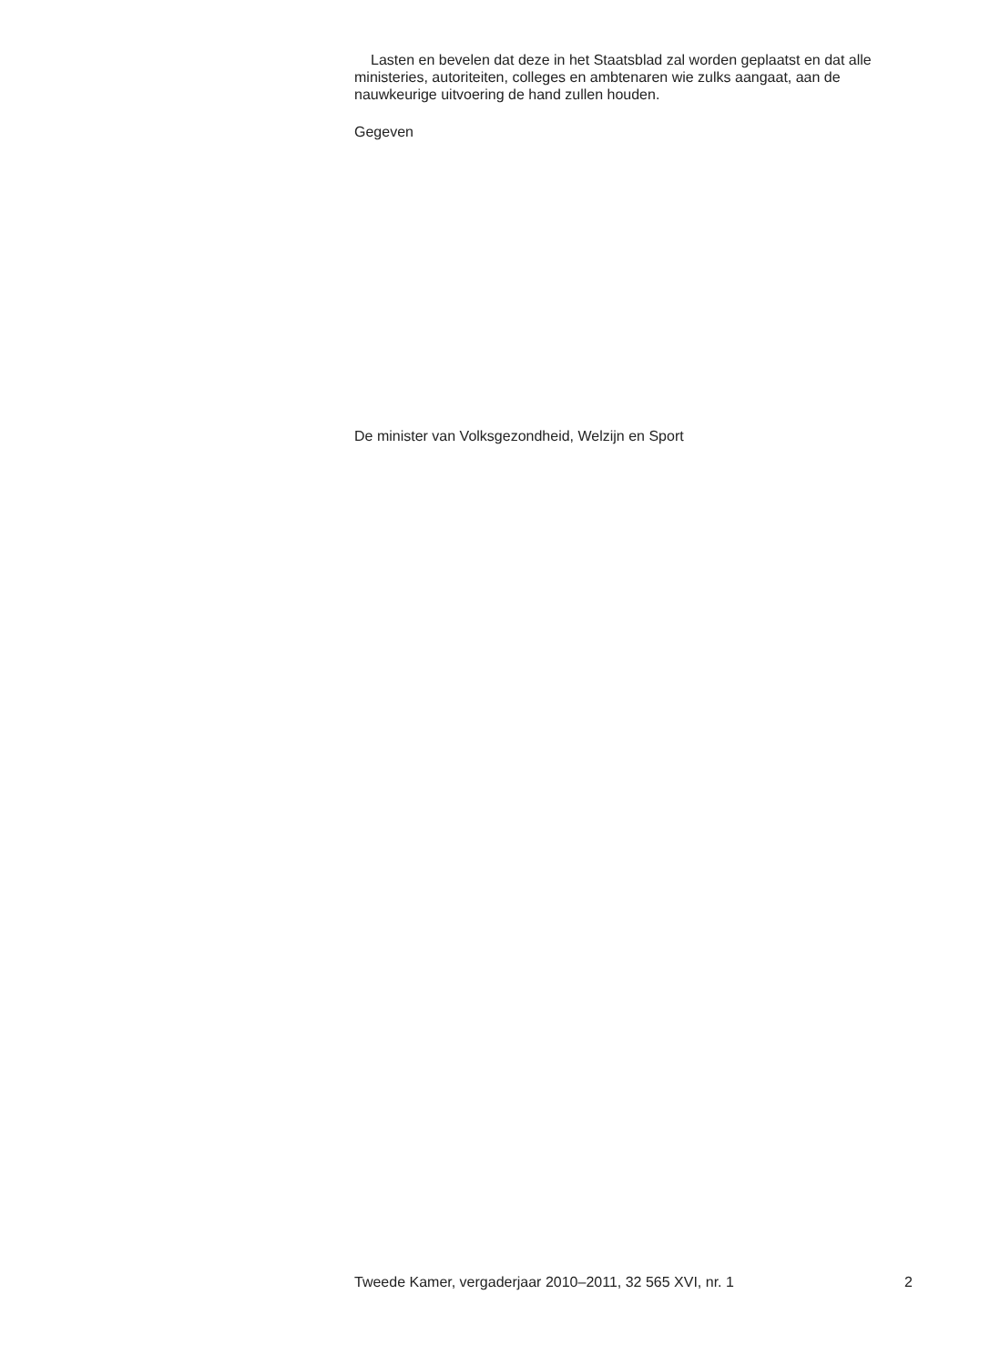Lasten en bevelen dat deze in het Staatsblad zal worden geplaatst en dat alle ministeries, autoriteiten, colleges en ambtenaren wie zulks aangaat, aan de nauwkeurige uitvoering de hand zullen houden.
Gegeven
De minister van Volksgezondheid, Welzijn en Sport
Tweede Kamer, vergaderjaar 2010–2011, 32 565 XVI, nr. 1 2